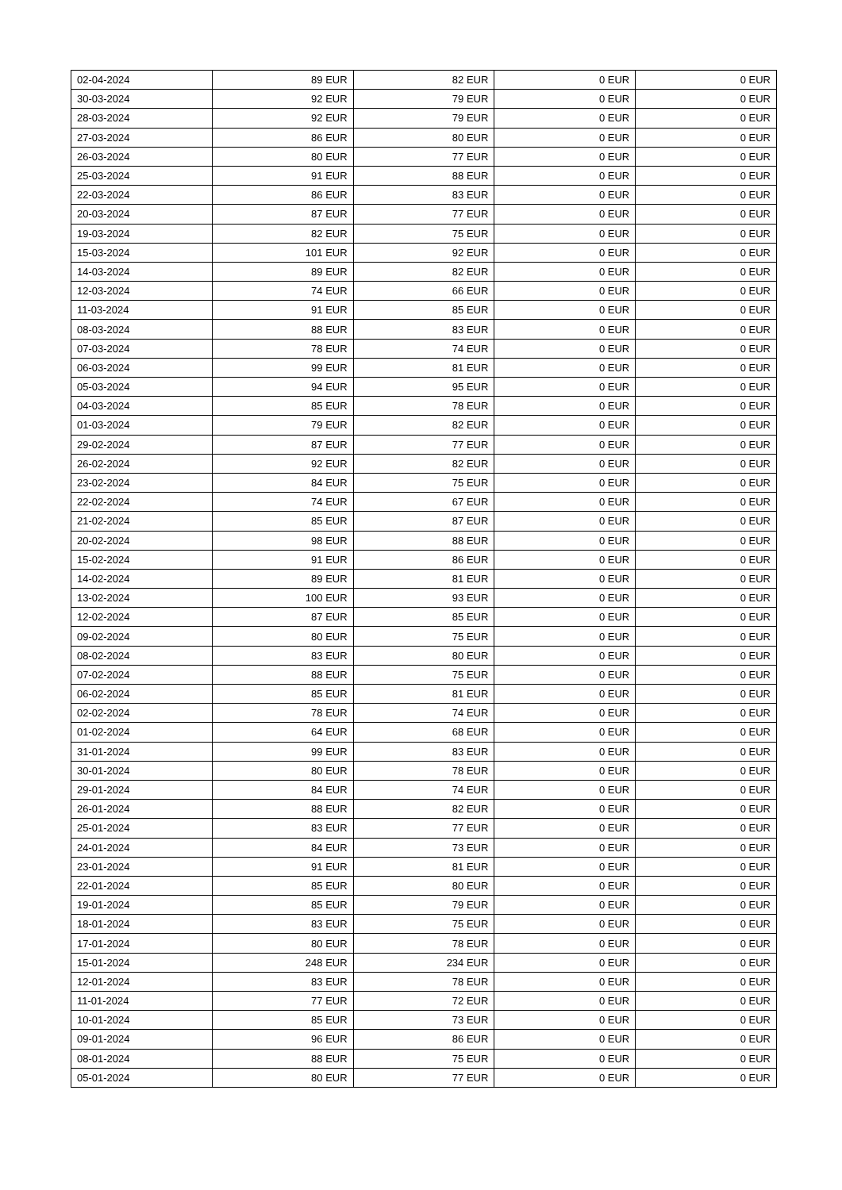| 02-04-2024 | 89 EUR | 82 EUR | 0 EUR | 0 EUR |
| 30-03-2024 | 92 EUR | 79 EUR | 0 EUR | 0 EUR |
| 28-03-2024 | 92 EUR | 79 EUR | 0 EUR | 0 EUR |
| 27-03-2024 | 86 EUR | 80 EUR | 0 EUR | 0 EUR |
| 26-03-2024 | 80 EUR | 77 EUR | 0 EUR | 0 EUR |
| 25-03-2024 | 91 EUR | 88 EUR | 0 EUR | 0 EUR |
| 22-03-2024 | 86 EUR | 83 EUR | 0 EUR | 0 EUR |
| 20-03-2024 | 87 EUR | 77 EUR | 0 EUR | 0 EUR |
| 19-03-2024 | 82 EUR | 75 EUR | 0 EUR | 0 EUR |
| 15-03-2024 | 101 EUR | 92 EUR | 0 EUR | 0 EUR |
| 14-03-2024 | 89 EUR | 82 EUR | 0 EUR | 0 EUR |
| 12-03-2024 | 74 EUR | 66 EUR | 0 EUR | 0 EUR |
| 11-03-2024 | 91 EUR | 85 EUR | 0 EUR | 0 EUR |
| 08-03-2024 | 88 EUR | 83 EUR | 0 EUR | 0 EUR |
| 07-03-2024 | 78 EUR | 74 EUR | 0 EUR | 0 EUR |
| 06-03-2024 | 99 EUR | 81 EUR | 0 EUR | 0 EUR |
| 05-03-2024 | 94 EUR | 95 EUR | 0 EUR | 0 EUR |
| 04-03-2024 | 85 EUR | 78 EUR | 0 EUR | 0 EUR |
| 01-03-2024 | 79 EUR | 82 EUR | 0 EUR | 0 EUR |
| 29-02-2024 | 87 EUR | 77 EUR | 0 EUR | 0 EUR |
| 26-02-2024 | 92 EUR | 82 EUR | 0 EUR | 0 EUR |
| 23-02-2024 | 84 EUR | 75 EUR | 0 EUR | 0 EUR |
| 22-02-2024 | 74 EUR | 67 EUR | 0 EUR | 0 EUR |
| 21-02-2024 | 85 EUR | 87 EUR | 0 EUR | 0 EUR |
| 20-02-2024 | 98 EUR | 88 EUR | 0 EUR | 0 EUR |
| 15-02-2024 | 91 EUR | 86 EUR | 0 EUR | 0 EUR |
| 14-02-2024 | 89 EUR | 81 EUR | 0 EUR | 0 EUR |
| 13-02-2024 | 100 EUR | 93 EUR | 0 EUR | 0 EUR |
| 12-02-2024 | 87 EUR | 85 EUR | 0 EUR | 0 EUR |
| 09-02-2024 | 80 EUR | 75 EUR | 0 EUR | 0 EUR |
| 08-02-2024 | 83 EUR | 80 EUR | 0 EUR | 0 EUR |
| 07-02-2024 | 88 EUR | 75 EUR | 0 EUR | 0 EUR |
| 06-02-2024 | 85 EUR | 81 EUR | 0 EUR | 0 EUR |
| 02-02-2024 | 78 EUR | 74 EUR | 0 EUR | 0 EUR |
| 01-02-2024 | 64 EUR | 68 EUR | 0 EUR | 0 EUR |
| 31-01-2024 | 99 EUR | 83 EUR | 0 EUR | 0 EUR |
| 30-01-2024 | 80 EUR | 78 EUR | 0 EUR | 0 EUR |
| 29-01-2024 | 84 EUR | 74 EUR | 0 EUR | 0 EUR |
| 26-01-2024 | 88 EUR | 82 EUR | 0 EUR | 0 EUR |
| 25-01-2024 | 83 EUR | 77 EUR | 0 EUR | 0 EUR |
| 24-01-2024 | 84 EUR | 73 EUR | 0 EUR | 0 EUR |
| 23-01-2024 | 91 EUR | 81 EUR | 0 EUR | 0 EUR |
| 22-01-2024 | 85 EUR | 80 EUR | 0 EUR | 0 EUR |
| 19-01-2024 | 85 EUR | 79 EUR | 0 EUR | 0 EUR |
| 18-01-2024 | 83 EUR | 75 EUR | 0 EUR | 0 EUR |
| 17-01-2024 | 80 EUR | 78 EUR | 0 EUR | 0 EUR |
| 15-01-2024 | 248 EUR | 234 EUR | 0 EUR | 0 EUR |
| 12-01-2024 | 83 EUR | 78 EUR | 0 EUR | 0 EUR |
| 11-01-2024 | 77 EUR | 72 EUR | 0 EUR | 0 EUR |
| 10-01-2024 | 85 EUR | 73 EUR | 0 EUR | 0 EUR |
| 09-01-2024 | 96 EUR | 86 EUR | 0 EUR | 0 EUR |
| 08-01-2024 | 88 EUR | 75 EUR | 0 EUR | 0 EUR |
| 05-01-2024 | 80 EUR | 77 EUR | 0 EUR | 0 EUR |